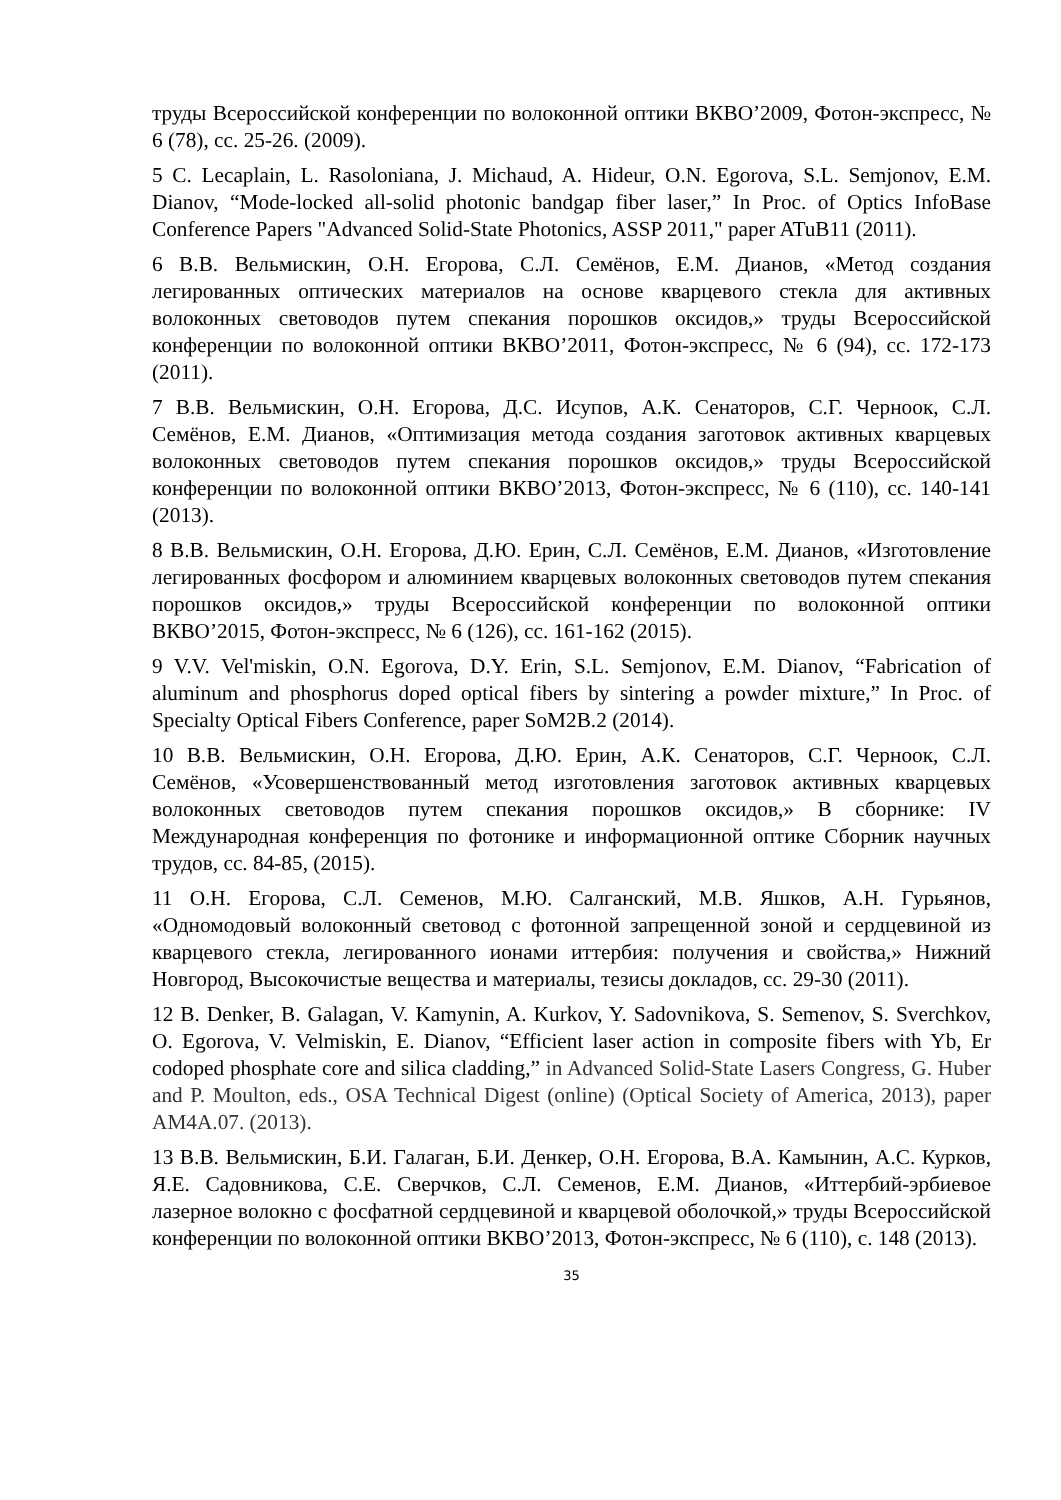труды Всероссийской конференции по волоконной оптики ВКВО’2009, Фотон-экспресс, № 6 (78), сс. 25-26. (2009).
5 C. Lecaplain, L. Rasoloniana, J. Michaud, A. Hideur, O.N. Egorova, S.L. Semjonov, E.M. Dianov, “Mode-locked all-solid photonic bandgap fiber laser,” In Proc. of Optics InfoBase Conference Papers "Advanced Solid-State Photonics, ASSP 2011," paper ATuB11 (2011).
6 В.В. Вельмискин, О.Н. Егорова, С.Л. Семёнов, Е.М. Дианов, «Метод создания легированных оптических материалов на основе кварцевого стекла для активных волоконных световодов путем спекания порошков оксидов,» труды Всероссийской конференции по волоконной оптики ВКВО’2011, Фотон-экспресс, № 6 (94), сс. 172-173 (2011).
7 В.В. Вельмискин, О.Н. Егорова, Д.С. Исупов, А.К. Сенаторов, С.Г. Черноок, С.Л. Семёнов, Е.М. Дианов, «Оптимизация метода создания заготовок активных кварцевых волоконных световодов путем спекания порошков оксидов,» труды Всероссийской конференции по волоконной оптики ВКВО’2013, Фотон-экспресс, № 6 (110), сс. 140-141 (2013).
8 В.В. Вельмискин, О.Н. Егорова, Д.Ю. Ерин, С.Л. Семёнов, Е.М. Дианов, «Изготовление легированных фосфором и алюминием кварцевых волоконных световодов путем спекания порошков оксидов,» труды Всероссийской конференции по волоконной оптики ВКВО’2015, Фотон-экспресс, № 6 (126), сс. 161-162 (2015).
9 V.V. Vel'miskin, O.N. Egorova, D.Y. Erin, S.L. Semjonov, E.M. Dianov, “Fabrication of aluminum and phosphorus doped optical fibers by sintering a powder mixture,” In Proc. of Specialty Optical Fibers Conference, paper SoM2B.2 (2014).
10 В.В. Вельмискин, О.Н. Егорова, Д.Ю. Ерин, А.К. Сенаторов, С.Г. Черноок, С.Л. Семёнов, «Усовершенствованный метод изготовления заготовок активных кварцевых волоконных световодов путем спекания порошков оксидов,» В сборнике: IV Международная конференция по фотонике и информационной оптике Сборник научных трудов, сс. 84-85, (2015).
11 О.Н. Егорова, С.Л. Семенов, М.Ю. Салганский, М.В. Яшков, А.Н. Гурьянов, «Одномодовый волоконный световод с фотонной запрещенной зоной и сердцевиной из кварцевого стекла, легированного ионами иттербия: получения и свойства,» Нижний Новгород, Высокочистые вещества и материалы, тезисы докладов, сс. 29-30 (2011).
12 B. Denker, B. Galagan, V. Kamynin, A. Kurkov, Y. Sadovnikova, S. Semenov, S. Sverchkov, O. Egorova, V. Velmiskin, E. Dianov, “Efficient laser action in composite fibers with Yb, Er codoped phosphate core and silica cladding,” in Advanced Solid-State Lasers Congress, G. Huber and P. Moulton, eds., OSA Technical Digest (online) (Optical Society of America, 2013), paper AM4A.07. (2013).
13 В.В. Вельмискин, Б.И. Галаган, Б.И. Денкер, О.Н. Егорова, В.А. Камынин, А.С. Курков, Я.Е. Садовникова, С.Е. Сверчков, С.Л. Семенов, Е.М. Дианов, «Иттербий-эрбиевое лазерное волокно с фосфатной сердцевиной и кварцевой оболочкой,» труды Всероссийской конференции по волоконной оптики ВКВО’2013, Фотон-экспресс, № 6 (110), с. 148 (2013).
35